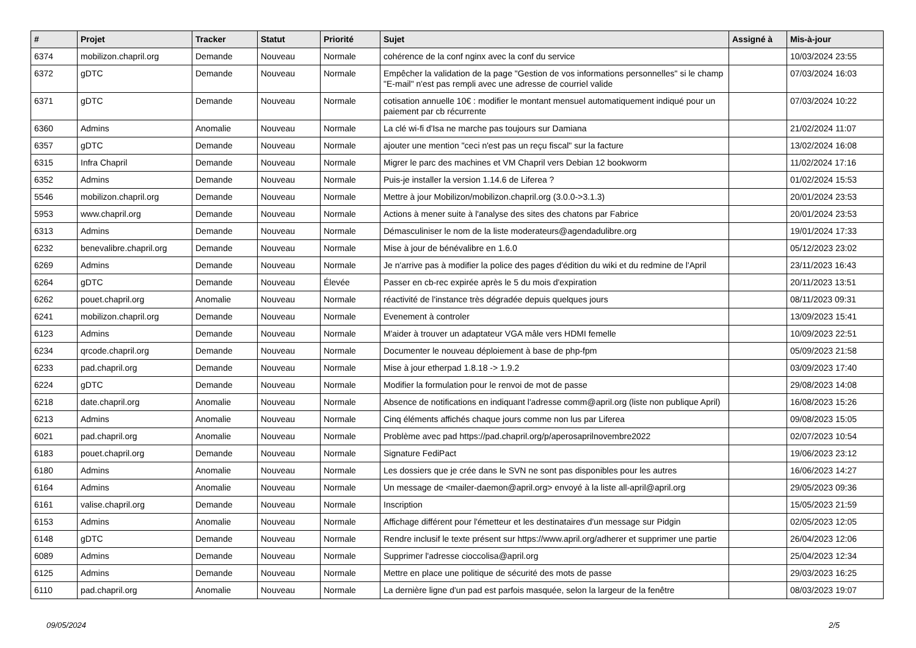| # | Projet | Tracker | Statut | Priorité | Sujet | Assigné à | Mis-à-jour |
| --- | --- | --- | --- | --- | --- | --- | --- |
| 6374 | mobilizon.chapril.org | Demande | Nouveau | Normale | cohérence de la conf nginx avec la conf du service | | 10/03/2024 23:55 |
| 6372 | gDTC | Demande | Nouveau | Normale | Empêcher la validation de la page "Gestion de vos informations personnelles" si le champ "E-mail" n'est pas rempli avec une adresse de courriel valide | | 07/03/2024 16:03 |
| 6371 | gDTC | Demande | Nouveau | Normale | cotisation annuelle 10€ : modifier le montant mensuel automatiquement indiqué pour un paiement par cb récurrente | | 07/03/2024 10:22 |
| 6360 | Admins | Anomalie | Nouveau | Normale | La clé wi-fi d'Isa ne marche pas toujours sur Damiana | | 21/02/2024 11:07 |
| 6357 | gDTC | Demande | Nouveau | Normale | ajouter une mention "ceci n'est pas un reçu fiscal" sur la facture | | 13/02/2024 16:08 |
| 6315 | Infra Chapril | Demande | Nouveau | Normale | Migrer le parc des machines et VM Chapril vers Debian 12 bookworm | | 11/02/2024 17:16 |
| 6352 | Admins | Demande | Nouveau | Normale | Puis-je installer la version 1.14.6 de Liferea ? | | 01/02/2024 15:53 |
| 5546 | mobilizon.chapril.org | Demande | Nouveau | Normale | Mettre à jour Mobilizon/mobilizon.chapril.org (3.0.0->3.1.3) | | 20/01/2024 23:53 |
| 5953 | www.chapril.org | Demande | Nouveau | Normale | Actions à mener suite à l'analyse des sites des chatons par Fabrice | | 20/01/2024 23:53 |
| 6313 | Admins | Demande | Nouveau | Normale | Démasculiniser le nom de la liste moderateurs@agendadulibre.org | | 19/01/2024 17:33 |
| 6232 | benevalibre.chapril.org | Demande | Nouveau | Normale | Mise à jour de bénévalibre en 1.6.0 | | 05/12/2023 23:02 |
| 6269 | Admins | Demande | Nouveau | Normale | Je n'arrive pas à modifier la police des pages d'édition du wiki et du redmine de l'April | | 23/11/2023 16:43 |
| 6264 | gDTC | Demande | Nouveau | Élevée | Passer en cb-rec expirée après le 5 du mois d'expiration | | 20/11/2023 13:51 |
| 6262 | pouet.chapril.org | Anomalie | Nouveau | Normale | réactivité de l'instance très dégradée depuis quelques jours | | 08/11/2023 09:31 |
| 6241 | mobilizon.chapril.org | Demande | Nouveau | Normale | Evenement à controler | | 13/09/2023 15:41 |
| 6123 | Admins | Demande | Nouveau | Normale | M'aider à trouver un adaptateur VGA mâle vers HDMI femelle | | 10/09/2023 22:51 |
| 6234 | qrcode.chapril.org | Demande | Nouveau | Normale | Documenter le nouveau déploiement à base de php-fpm | | 05/09/2023 21:58 |
| 6233 | pad.chapril.org | Demande | Nouveau | Normale | Mise à jour etherpad 1.8.18 -> 1.9.2 | | 03/09/2023 17:40 |
| 6224 | gDTC | Demande | Nouveau | Normale | Modifier la formulation pour le renvoi de mot de passe | | 29/08/2023 14:08 |
| 6218 | date.chapril.org | Anomalie | Nouveau | Normale | Absence de notifications en indiquant l'adresse comm@april.org (liste non publique April) | | 16/08/2023 15:26 |
| 6213 | Admins | Anomalie | Nouveau | Normale | Cinq éléments affichés chaque jours comme non lus par Liferea | | 09/08/2023 15:05 |
| 6021 | pad.chapril.org | Anomalie | Nouveau | Normale | Problème avec pad https://pad.chapril.org/p/aperosaprilnovembre2022 | | 02/07/2023 10:54 |
| 6183 | pouet.chapril.org | Demande | Nouveau | Normale | Signature FediPact | | 19/06/2023 23:12 |
| 6180 | Admins | Anomalie | Nouveau | Normale | Les dossiers que je crée dans le SVN ne sont pas disponibles pour les autres | | 16/06/2023 14:27 |
| 6164 | Admins | Anomalie | Nouveau | Normale | Un message de <mailer-daemon@april.org> envoyé à la liste all-april@april.org | | 29/05/2023 09:36 |
| 6161 | valise.chapril.org | Demande | Nouveau | Normale | Inscription | | 15/05/2023 21:59 |
| 6153 | Admins | Anomalie | Nouveau | Normale | Affichage différent pour l'émetteur et les destinataires d'un message sur Pidgin | | 02/05/2023 12:05 |
| 6148 | gDTC | Demande | Nouveau | Normale | Rendre inclusif le texte présent sur https://www.april.org/adherer et supprimer une partie | | 26/04/2023 12:06 |
| 6089 | Admins | Demande | Nouveau | Normale | Supprimer l'adresse cioccolisa@april.org | | 25/04/2023 12:34 |
| 6125 | Admins | Demande | Nouveau | Normale | Mettre en place une politique de sécurité des mots de passe | | 29/03/2023 16:25 |
| 6110 | pad.chapril.org | Anomalie | Nouveau | Normale | La dernière ligne d'un pad est parfois masquée, selon la largeur de la fenêtre | | 08/03/2023 19:07 |
09/05/2024 2/5